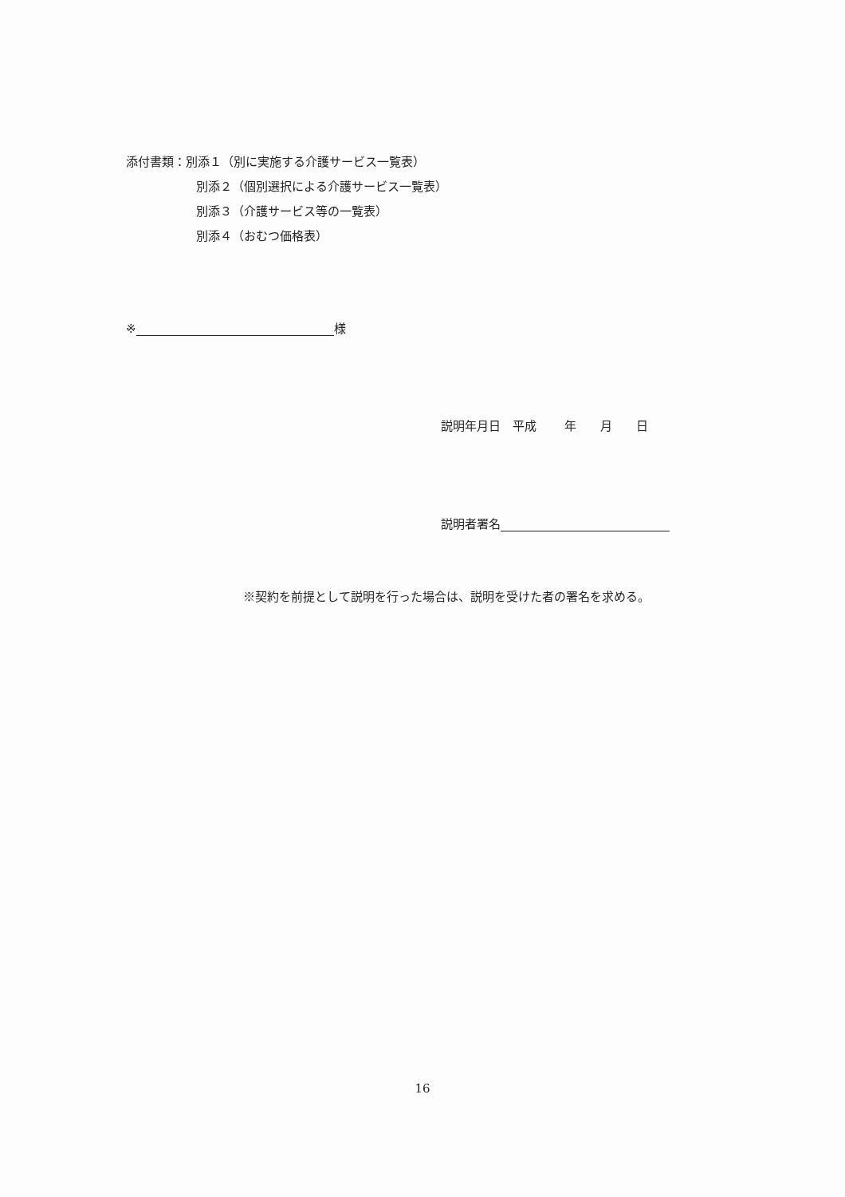添付書類：別添１（別に実施する介護サービス一覧表）
別添２（個別選択による介護サービス一覧表）
別添３（介護サービス等の一覧表）
別添４（おむつ価格表）
※ 様
説明年月日　平成　　 年　　月　　日
説明者署名
※契約を前提として説明を行った場合は、説明を受けた者の署名を求める。
16